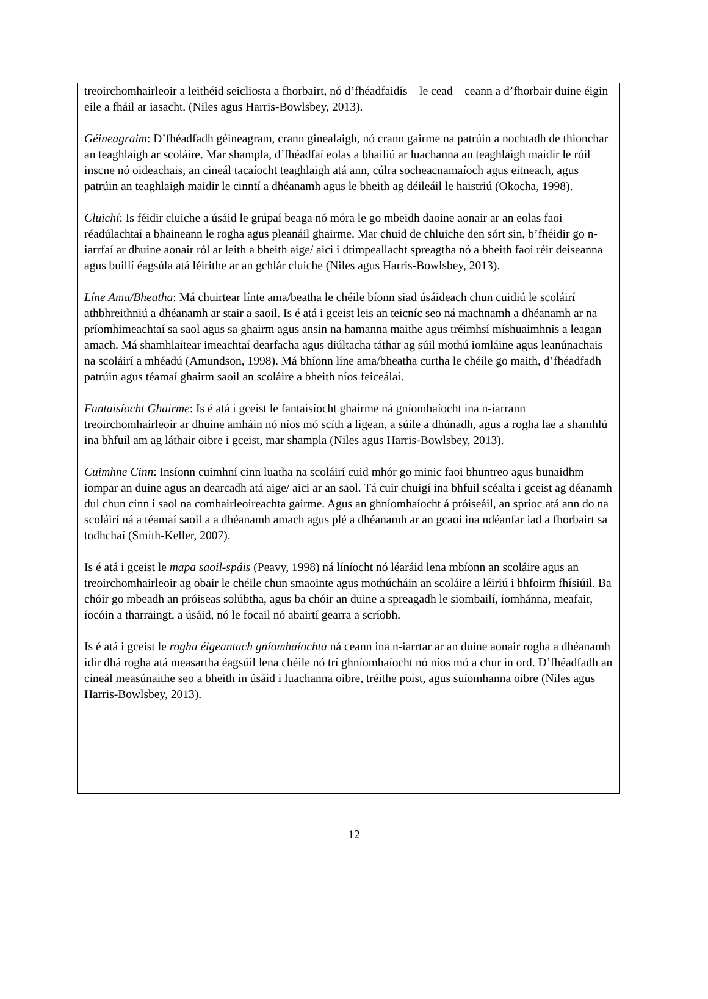treoirchomhairleoir a leithéid seicliosta a fhorbairt, nó d’fhéadfaidís—le cead—ceann a d’fhorbair duine éigin eile a fháil ar iasacht. (Niles agus Harris-Bowlsbey, 2013).
Géineagraim: D’fhéadfadh géineagram, crann ginealaigh, nó crann gairme na patrúin a nochtadh de thionchar an teaghlaigh ar scoláire. Mar shampla, d’fhéadfaí eolas a bhailiú ar luachanna an teaghlaigh maidir le róil inscne nó oideachais, an cineál tacaíocht teaghlaigh atá ann, cúlra socheacnamaíoch agus eitneach, agus patrúin an teaghlaigh maidir le cinntí a dhéanamh agus le bheith ag déileáil le haistriú (Okocha, 1998).
Cluichí: Is féidir cluiche a úsáid le grúpaí beaga nó móra le go mbeidh daoine aonair ar an eolas faoi réadúlachtaí a bhaineann le rogha agus pleanáil ghairme. Mar chuid de chluiche den sórt sin, b’fhéidir go n-iarrfaí ar dhuine aonair ról ar leith a bheith aige/ aici i dtimpeallacht spreagtha nó a bheith faoi réir deiseanna agus buillí éagsúla atá léirithe ar an gchlár cluiche (Niles agus Harris-Bowlsbey, 2013).
Líne Ama/Bheatha: Má chuirtear línte ama/beatha le chéile bíonn siad úsáideach chun cuidiú le scoláirí athbhreithniú a dhéanamh ar stair a saoil. Is é atá i gceist leis an teicníc seo ná machnamh a dhéanamh ar na príomhimeachtaí sa saol agus sa ghairm agus ansin na hamanna maithe agus tréimhsí míshuaimhnis a leagan amach. Má shamhlaítear imeachtaí dearfacha agus diúltacha táthar ag súil mothú iomláine agus leanúnachais na scoláirí a mhéadú (Amundson, 1998). Má bhíonn líne ama/bheatha curtha le chéile go maith, d’fhéadfadh patrúin agus téamaí ghairm saoil an scoláire a bheith níos feiceálaí.
Fantaisíocht Ghairme: Is é atá i gceist le fantaisíocht ghairme ná gníomhaíocht ina n-iarrann treoirchomhairleoir ar dhuine amháin nó níos mó scíth a ligean, a súile a dhúnadh, agus a rogha lae a shamhlú ina bhfuil am ag láthair oibre i gceist, mar shampla (Niles agus Harris-Bowlsbey, 2013).
Cuimhne Cinn: Insíonn cuimhní cinn luatha na scoláirí cuid mhór go minic faoi bhuntreo agus bunaidhm iompar an duine agus an dearcadh atá aige/ aici ar an saol. Tá cuir chuigí ina bhfuil scéalta i gceist ag déanamh dul chun cinn i saol na comhairleoireachta gairme. Agus an ghníomhaíocht á próiseáil, an sprioc atá ann do na scoláirí ná a téamaí saoil a a dhéanamh amach agus plé a dhéanamh ar an gcaoi ina ndéanfar iad a fhorbairt sa todhchaí (Smith-Keller, 2007).
Is é atá i gceist le mapa saoil-spáis (Peavy, 1998) ná líníocht nó léaráid lena mbíonn an scoláire agus an treoirchomhairleoir ag obair le chéile chun smaointe agus mothúcháin an scoláire a léiriú i bhfoirm fhísiúil. Ba chóir go mbeadh an próiseas solúbtha, agus ba chóir an duine a spreagadh le siombailí, íomhánna, meafair, íocóin a tharraingt, a úsáid, nó le focail nó abairtí gearra a scríobh.
Is é atá i gceist le rogha éigeantach gníomhaíochta ná ceann ina n-iarrtar ar an duine aonair rogha a dhéanamh idir dhá rogha atá measartha éagsúil lena chéile nó trí ghníomhaíocht nó níos mó a chur in ord. D’fhéadfadh an cineál measúnaithe seo a bheith in úsáid i luachanna oibre, tréithe poist, agus suíomhanna oibre (Niles agus Harris-Bowlsbey, 2013).
12